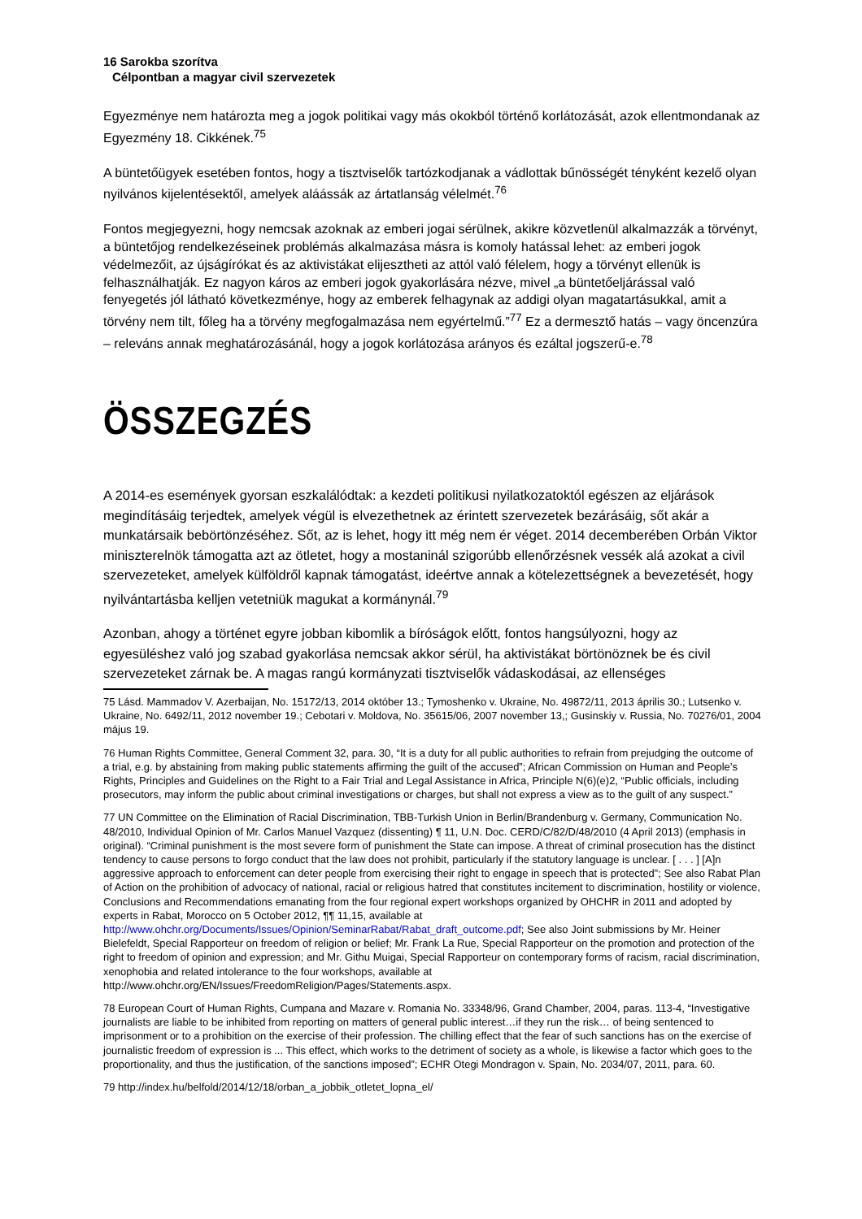16 Sarokba szorítva
Célpontban a magyar civil szervezetek
Egyezménye nem határozta meg a jogok politikai vagy más okokból történő korlátozását, azok ellentmondanak az Egyezmény 18. Cikkének.<sup>75</sup>
A büntetőügyek esetében fontos, hogy a tisztviselők tartózkodjanak a vádlottak bűnösségét tényként kezelő olyan nyilvános kijelentésektől, amelyek aláássák az ártatlanság vélelmét.<sup>76</sup>
Fontos megjegyezni, hogy nemcsak azoknak az emberi jogai sérülnek, akikre közvetlenül alkalmazzák a törvényt, a büntetőjog rendelkezéseinek problémás alkalmazása másra is komoly hatással lehet: az emberi jogok védelmezőit, az újságírókat és az aktivistákat elijesztheti az attól való félelem, hogy a törvényt ellenük is felhasználhatják. Ez nagyon káros az emberi jogok gyakorlására nézve, mivel „a büntetőeljárással való fenyegetés jól látható következménye, hogy az emberek felhagynak az addigi olyan magatartásukkal, amit a törvény nem tilt, főleg ha a törvény megfogalmazása nem egyértelmű.”<sup>77</sup> Ez a dermesztő hatás – vagy öncenzúra – releváns annak meghatározásánál, hogy a jogok korlátozása arányos és ezáltal jogszerű-e.<sup>78</sup>
ÖSSZEGZÉS
A 2014-es események gyorsan eszkalálódtak: a kezdeti politikusi nyilatkozatoktól egészen az eljárások megindításáig terjedtek, amelyek végül is elvezethetnek az érintett szervezetek bezárásáig, sőt akár a munkatársaik bebörtönzéséhez. Sőt, az is lehet, hogy itt még nem ér véget. 2014 decemberében Orbán Viktor miniszterelnök támogatta azt az ötletet, hogy a mostaninál szigorúbb ellenőrzésnek vessék alá azokat a civil szervezeteket, amelyek külföldről kapnak támogatást, ideértve annak a kötelezettségnek a bevezetését, hogy nyilvántartásba kelljen vetetniük magukat a kormánynál.<sup>79</sup>
Azonban, ahogy a történet egyre jobban kibomlik a bíróságok előtt, fontos hangsúlyozni, hogy az egyesüléshez való jog szabad gyakorlása nemcsak akkor sérül, ha aktivistákat börtönöznek be és civil szervezeteket zárnak be. A magas rangú kormányzati tisztviselők vádaskodásai, az ellenséges
75 Lásd. Mammadov V. Azerbaijan, No. 15172/13, 2014 október 13.; Tymoshenko v. Ukraine, No. 49872/11, 2013 április 30.; Lutsenko v. Ukraine, No. 6492/11, 2012 november 19.; Cebotari v. Moldova, No. 35615/06, 2007 november 13,; Gusinskiy v. Russia, No. 70276/01, 2004 május 19.
76 Human Rights Committee, General Comment 32, para. 30, “It is a duty for all public authorities to refrain from prejudging the outcome of a trial, e.g. by abstaining from making public statements affirming the guilt of the accused”; African Commission on Human and People’s Rights, Principles and Guidelines on the Right to a Fair Trial and Legal Assistance in Africa, Principle N(6)(e)2, “Public officials, including prosecutors, may inform the public about criminal investigations or charges, but shall not express a view as to the guilt of any suspect.”
77 UN Committee on the Elimination of Racial Discrimination, TBB-Turkish Union in Berlin/Brandenburg v. Germany, Communication No. 48/2010, Individual Opinion of Mr. Carlos Manuel Vazquez (dissenting) ¶ 11, U.N. Doc. CERD/C/82/D/48/2010 (4 April 2013) (emphasis in original). “Criminal punishment is the most severe form of punishment the State can impose. A threat of criminal prosecution has the distinct tendency to cause persons to forgo conduct that the law does not prohibit, particularly if the statutory language is unclear. [ . . . ] [A]n aggressive approach to enforcement can deter people from exercising their right to engage in speech that is protected”; See also Rabat Plan of Action on the prohibition of advocacy of national, racial or religious hatred that constitutes incitement to discrimination, hostility or violence, Conclusions and Recommendations emanating from the four regional expert workshops organized by OHCHR in 2011 and adopted by experts in Rabat, Morocco on 5 October 2012, ¶¶ 11,15, available at http://www.ohchr.org/Documents/Issues/Opinion/SeminarRabat/Rabat_draft_outcome.pdf; See also Joint submissions by Mr. Heiner Bielefeldt, Special Rapporteur on freedom of religion or belief; Mr. Frank La Rue, Special Rapporteur on the promotion and protection of the right to freedom of opinion and expression; and Mr. Githu Muigai, Special Rapporteur on contemporary forms of racism, racial discrimination, xenophobia and related intolerance to the four workshops, available at http://www.ohchr.org/EN/Issues/FreedomReligion/Pages/Statements.aspx.
78 European Court of Human Rights, Cumpana and Mazare v. Romania No. 33348/96, Grand Chamber, 2004, paras. 113-4, “Investigative journalists are liable to be inhibited from reporting on matters of general public interest…if they run the risk… of being sentenced to imprisonment or to a prohibition on the exercise of their profession. The chilling effect that the fear of such sanctions has on the exercise of journalistic freedom of expression is ... This effect, which works to the detriment of society as a whole, is likewise a factor which goes to the proportionality, and thus the justification, of the sanctions imposed”; ECHR Otegi Mondragon v. Spain, No. 2034/07, 2011, para. 60.
79 http://index.hu/belfold/2014/12/18/orban_a_jobbik_otletet_lopna_el/